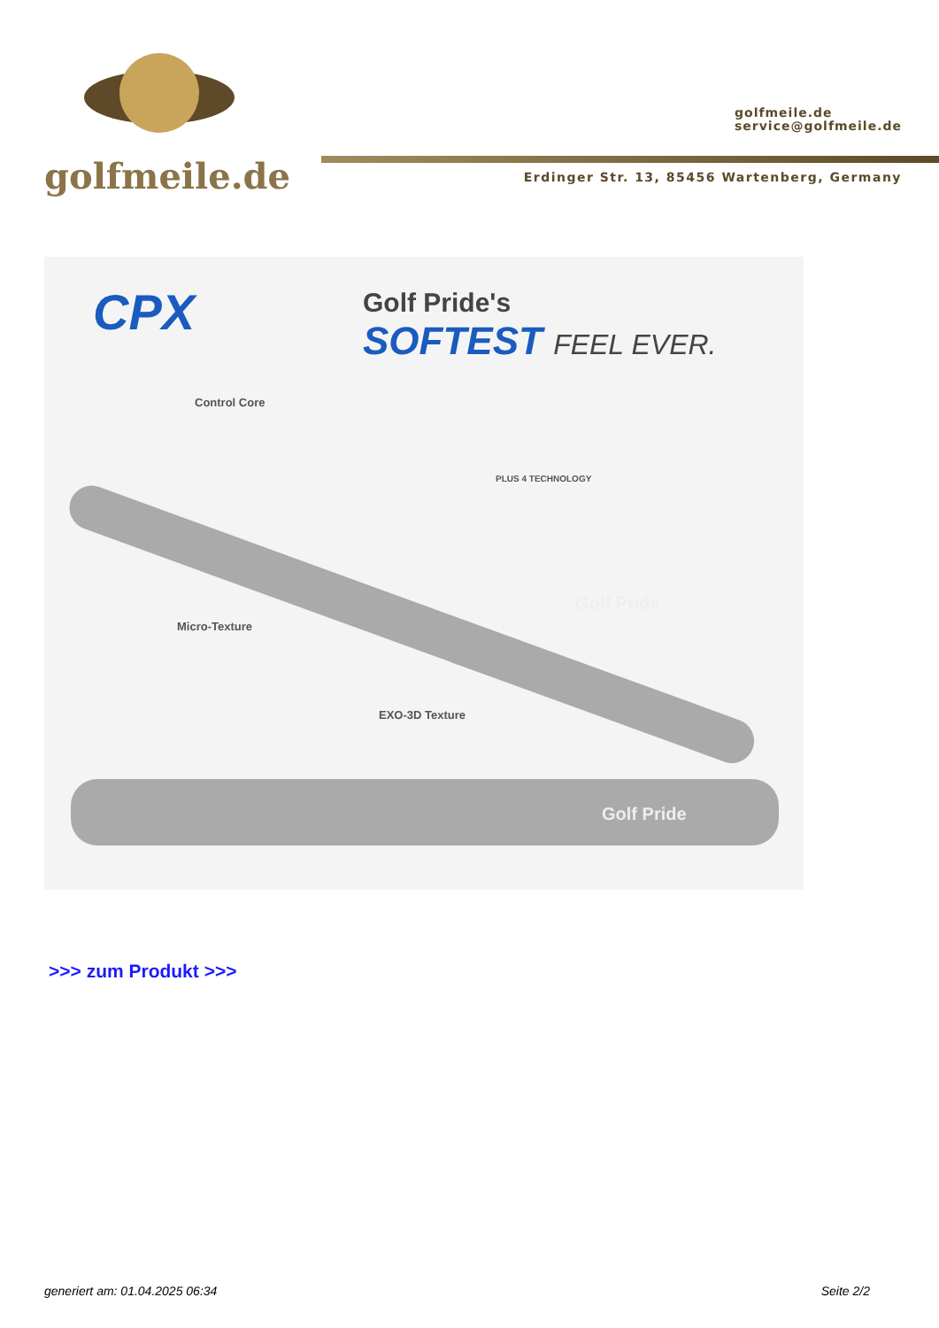golfmeile.de
golfmeile.de
service@golfmeile.de
Erdinger Str. 13, 85456 Wartenberg, Germany
CPX Golf Pride's
SOFTEST FEEL EVER.
Control Core
PLUS 4 TECHNOLOGY
Micro-Texture
EXO-3D Texture
Golf Pride
Golf Pride
>>> zum Produkt >>>
generiert am: 01.04.2025 06:34 Seite 2/2